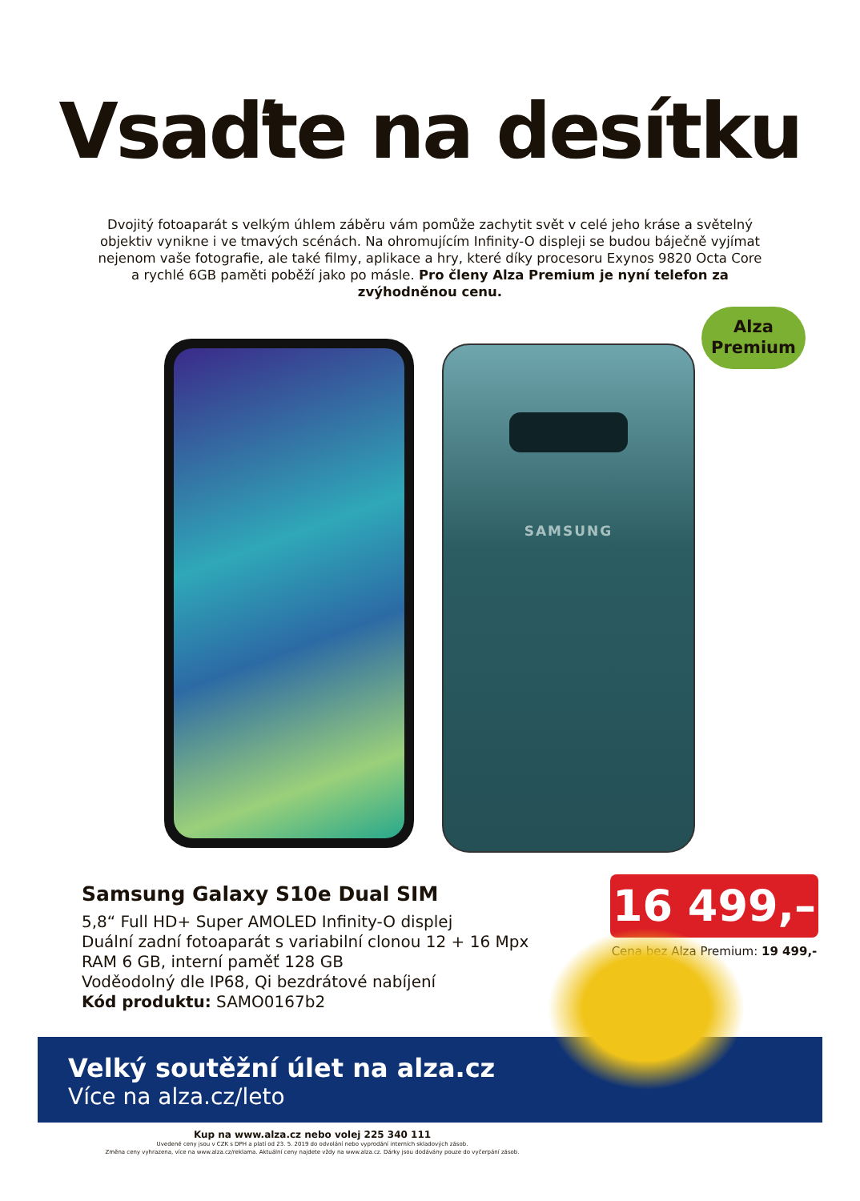Vsaďte na desítku
Dvojitý fotoaparát s velkým úhlem záběru vám pomůže zachytit svět v celé jeho kráse a světelný objektiv vynikne i ve tmavých scénách. Na ohromujícím Infinity-O displeji se budou báječně vyjímat nejenom vaše fotografie, ale také filmy, aplikace a hry, které díky procesoru Exynos 9820 Octa Core a rychlé 6GB paměti poběží jako po másle. Pro členy Alza Premium je nyní telefon za zvýhodněnou cenu.
Alza
Premium
SAMSUNG
Samsung Galaxy S10e Dual SIM
5,8“ Full HD+ Super AMOLED Infinity-O displej
Duální zadní fotoaparát s variabilní clonou 12 + 16 Mpx
RAM 6 GB, interní paměť 128 GB
Voděodolný dle IP68, Qi bezdrátové nabíjení
Kód produktu: SAMO0167b2
16 499,–
Cena bez Alza Premium: 19 499,-
Velký soutěžní úlet na alza.cz
Více na alza.cz/leto
Kup na www.alza.cz nebo volej 225 340 111
Uvedené ceny jsou v CZK s DPH a platí od 23. 5. 2019 do odvolání nebo vyprodání interních skladových zásob.
Změna ceny vyhrazena, více na www.alza.cz/reklama. Aktuální ceny najdete vždy na www.alza.cz. Dárky jsou dodávány pouze do vyčerpání zásob.